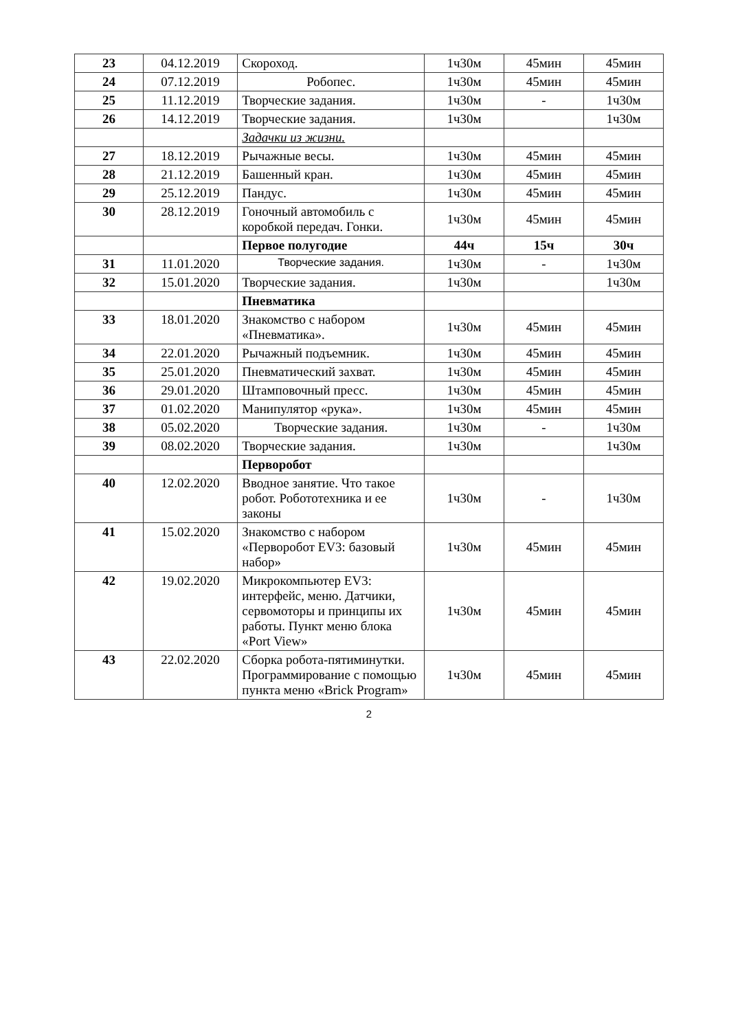| 23 | 04.12.2019 | Скороход. | 1ч30м | 45мин | 45мин |
| 24 | 07.12.2019 | Робопес. | 1ч30м | 45мин | 45мин |
| 25 | 11.12.2019 | Творческие задания. | 1ч30м | - | 1ч30м |
| 26 | 14.12.2019 | Творческие задания. | 1ч30м | | 1ч30м |
| | | Задачки из жизни. | | | |
| 27 | 18.12.2019 | Рычажные весы. | 1ч30м | 45мин | 45мин |
| 28 | 21.12.2019 | Башенный кран. | 1ч30м | 45мин | 45мин |
| 29 | 25.12.2019 | Пандус. | 1ч30м | 45мин | 45мин |
| 30 | 28.12.2019 | Гоночный автомобиль с коробкой передач. Гонки. | 1ч30м | 45мин | 45мин |
| | | Первое полугодие | 44ч | 15ч | 30ч |
| 31 | 11.01.2020 | Творческие задания. | 1ч30м | - | 1ч30м |
| 32 | 15.01.2020 | Творческие задания. | 1ч30м | | 1ч30м |
| | | Пневматика | | | |
| 33 | 18.01.2020 | Знакомство с набором «Пневматика». | 1ч30м | 45мин | 45мин |
| 34 | 22.01.2020 | Рычажный подъемник. | 1ч30м | 45мин | 45мин |
| 35 | 25.01.2020 | Пневматический захват. | 1ч30м | 45мин | 45мин |
| 36 | 29.01.2020 | Штамповочный пресс. | 1ч30м | 45мин | 45мин |
| 37 | 01.02.2020 | Манипулятор «рука». | 1ч30м | 45мин | 45мин |
| 38 | 05.02.2020 | Творческие задания. | 1ч30м | - | 1ч30м |
| 39 | 08.02.2020 | Творческие задания. | 1ч30м | | 1ч30м |
| | | Перворобот | | | |
| 40 | 12.02.2020 | Вводное занятие. Что такое робот. Робототехника и ее законы | 1ч30м | - | 1ч30м |
| 41 | 15.02.2020 | Знакомство с набором «Перворобот EV3: базовый набор» | 1ч30м | 45мин | 45мин |
| 42 | 19.02.2020 | Микрокомпьютер EV3: интерфейс, меню. Датчики, сервомоторы и принципы их работы. Пункт меню блока «Port View» | 1ч30м | 45мин | 45мин |
| 43 | 22.02.2020 | Сборка робота-пятиминутки. Программирование с помощью пункта меню «Brick Program» | 1ч30м | 45мин | 45мин |
2